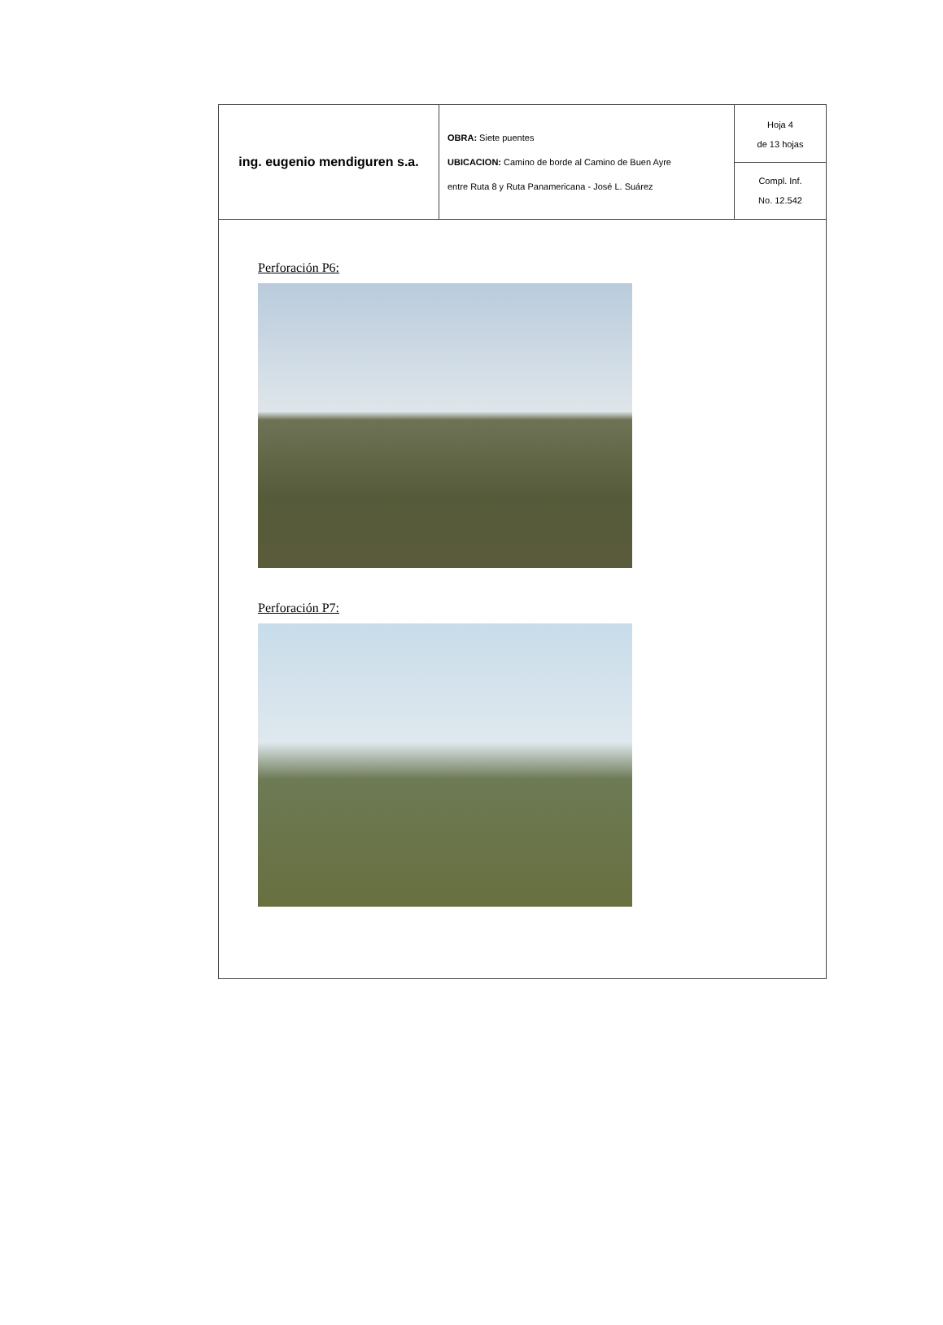| ing. eugenio mendiguren s.a. | OBRA: Siete puentes UBICACION: Camino de borde al Camino de Buen Ayre entre Ruta 8 y Ruta Panamericana - José L. Suárez | Hoja 4 de 13 hojas Compl. Inf. No. 12.542 |
Perforación P6:
Perforación P7: